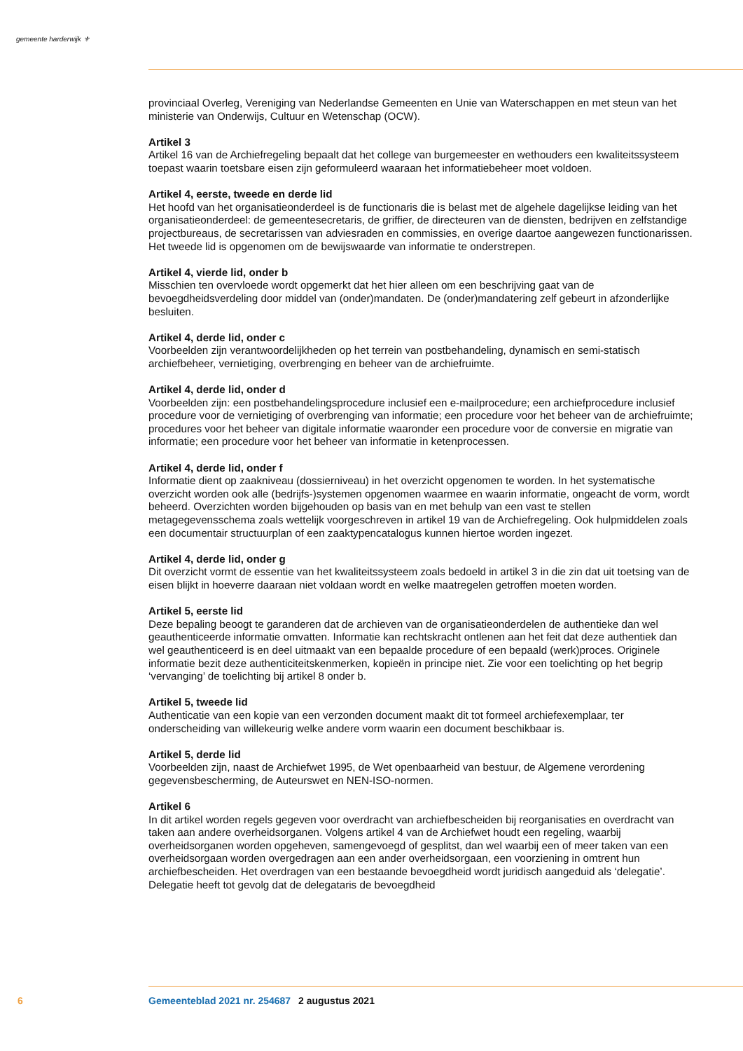gemeente harderwijk ⚜
provinciaal Overleg, Vereniging van Nederlandse Gemeenten en Unie van Waterschappen en met steun van het ministerie van Onderwijs, Cultuur en Wetenschap (OCW).
Artikel 3
Artikel 16 van de Archiefregeling bepaalt dat het college van burgemeester en wethouders een kwaliteitssysteem toepast waarin toetsbare eisen zijn geformuleerd waaraan het informatiebeheer moet voldoen.
Artikel 4, eerste, tweede en derde lid
Het hoofd van het organisatieonderdeel is de functionaris die is belast met de algehele dagelijkse leiding van het organisatieonderdeel: de gemeentesecretaris, de griffier, de directeuren van de diensten, bedrijven en zelfstandige projectbureaus, de secretarissen van adviesraden en commissies, en overige daartoe aangewezen functionarissen. Het tweede lid is opgenomen om de bewijswaarde van informatie te onderstrepen.
Artikel 4, vierde lid, onder b
Misschien ten overvloede wordt opgemerkt dat het hier alleen om een beschrijving gaat van de bevoegdheidsverdeling door middel van (onder)mandaten. De (onder)mandatering zelf gebeurt in afzonderlijke besluiten.
Artikel 4, derde lid, onder c
Voorbeelden zijn verantwoordelijkheden op het terrein van postbehandeling, dynamisch en semi-statisch archiefbeheer, vernietiging, overbrenging en beheer van de archiefruimte.
Artikel 4, derde lid, onder d
Voorbeelden zijn: een postbehandelingsprocedure inclusief een e-mailprocedure; een archiefprocedure inclusief procedure voor de vernietiging of overbrenging van informatie; een procedure voor het beheer van de archiefruimte; procedures voor het beheer van digitale informatie waaronder een procedure voor de conversie en migratie van informatie; een procedure voor het beheer van informatie in ketenprocessen.
Artikel 4, derde lid, onder f
Informatie dient op zaakniveau (dossierniveau) in het overzicht opgenomen te worden. In het systematische overzicht worden ook alle (bedrijfs-)systemen opgenomen waarmee en waarin informatie, ongeacht de vorm, wordt beheerd. Overzichten worden bijgehouden op basis van en met behulp van een vast te stellen metagegevensschema zoals wettelijk voorgeschreven in artikel 19 van de Archiefregeling. Ook hulpmiddelen zoals een documentair structuurplan of een zaaktypencatalogus kunnen hiertoe worden ingezet.
Artikel 4, derde lid, onder g
Dit overzicht vormt de essentie van het kwaliteitssysteem zoals bedoeld in artikel 3 in die zin dat uit toetsing van de eisen blijkt in hoeverre daaraan niet voldaan wordt en welke maatregelen getroffen moeten worden.
Artikel 5, eerste lid
Deze bepaling beoogt te garanderen dat de archieven van de organisatieonderdelen de authentieke dan wel geauthenticeerde informatie omvatten. Informatie kan rechtskracht ontlenen aan het feit dat deze authentiek dan wel geauthenticeerd is en deel uitmaakt van een bepaalde procedure of een bepaald (werk)proces. Originele informatie bezit deze authenticiteitskenmerken, kopieën in principe niet. Zie voor een toelichting op het begrip ‘vervanging’ de toelichting bij artikel 8 onder b.
Artikel 5, tweede lid
Authenticatie van een kopie van een verzonden document maakt dit tot formeel archiefexemplaar, ter onderscheiding van willekeurig welke andere vorm waarin een document beschikbaar is.
Artikel 5, derde lid
Voorbeelden zijn, naast de Archiefwet 1995, de Wet openbaarheid van bestuur, de Algemene verordening gegevensbescherming, de Auteurswet en NEN-ISO-normen.
Artikel 6
In dit artikel worden regels gegeven voor overdracht van archiefbescheiden bij reorganisaties en overdracht van taken aan andere overheidsorganen. Volgens artikel 4 van de Archiefwet houdt een regeling, waarbij overheidsorganen worden opgeheven, samengevoegd of gesplitst, dan wel waarbij een of meer taken van een overheidsorgaan worden overgedragen aan een ander overheidsorgaan, een voorziening in omtrent hun archiefbescheiden. Het overdragen van een bestaande bevoegdheid wordt juridisch aangeduid als ‘delegatie’. Delegatie heeft tot gevolg dat de delegataris de bevoegdheid
6 Gemeenteblad 2021 nr. 254687 2 augustus 2021